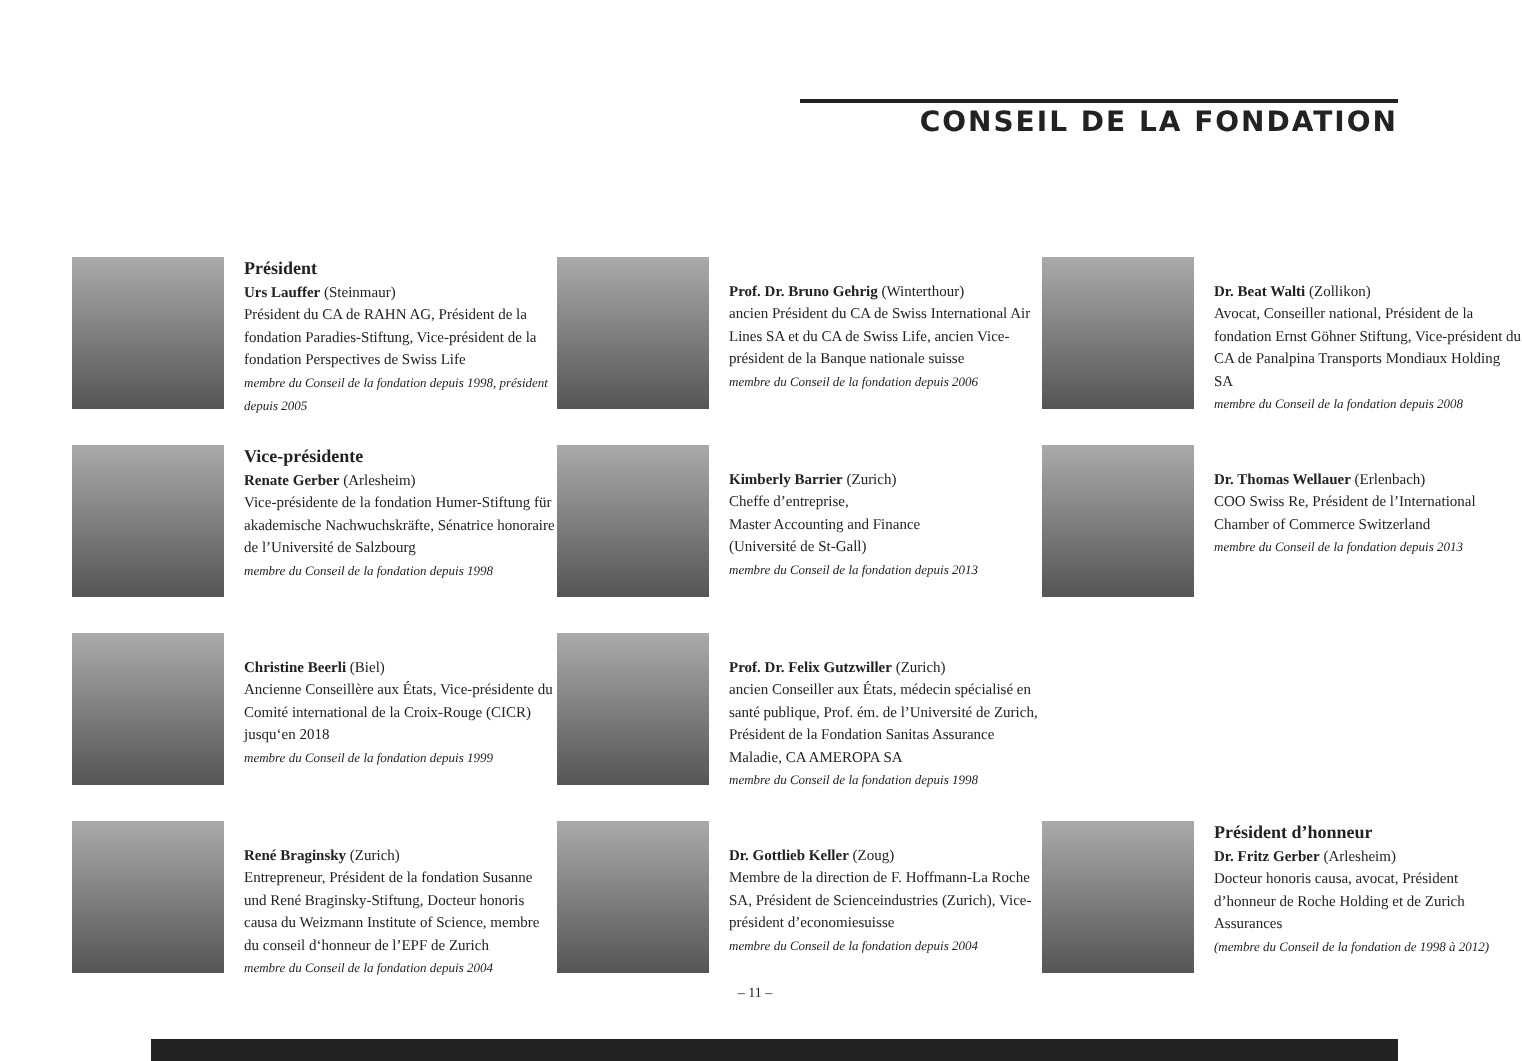CONSEIL DE LA FONDATION
Président
Urs Lauffer (Steinmaur)
Président du CA de RAHN AG, Président de la fondation Paradies-Stiftung, Vice-président de la fondation Perspectives de Swiss Life
membre du Conseil de la fondation depuis 1998, président depuis 2005
Prof. Dr. Bruno Gehrig (Winterthour)
ancien Président du CA de Swiss International Air Lines SA et du CA de Swiss Life, ancien Vice-président de la Banque nationale suisse
membre du Conseil de la fondation depuis 2006
Dr. Beat Walti (Zollikon)
Avocat, Conseiller national, Président de la fondation Ernst Göhner Stiftung, Vice-président du CA de Panalpina Transports Mondiaux Holding SA
membre du Conseil de la fondation depuis 2008
Vice-présidente
Renate Gerber (Arlesheim)
Vice-présidente de la fondation Humer-Stiftung für akademische Nachwuchskräfte, Sénatrice honoraire de l’Université de Salzbourg
membre du Conseil de la fondation depuis 1998
Kimberly Barrier (Zurich)
Cheffe d’entreprise,
Master Accounting and Finance
(Université de St-Gall)
membre du Conseil de la fondation depuis 2013
Dr. Thomas Wellauer (Erlenbach)
COO Swiss Re, Président de l’International Chamber of Commerce Switzerland
membre du Conseil de la fondation depuis 2013
Christine Beerli (Biel)
Ancienne Conseillère aux États, Vice-présidente du Comité international de la Croix-Rouge (CICR) jusqu‘en 2018
membre du Conseil de la fondation depuis 1999
Prof. Dr. Felix Gutzwiller (Zurich)
ancien Conseiller aux États, médecin spécialisé en santé publique, Prof. ém. de l’Université de Zurich, Président de la Fondation Sanitas Assurance Maladie, CA AMEROPA SA
membre du Conseil de la fondation depuis 1998
René Braginsky (Zurich)
Entrepreneur, Président de la fondation Susanne und René Braginsky-Stiftung, Docteur honoris causa du Weizmann Institute of Science, membre du conseil d‘honneur de l’EPF de Zurich
membre du Conseil de la fondation depuis 2004
Dr. Gottlieb Keller (Zoug)
Membre de la direction de F. Hoffmann-La Roche SA, Président de Scienceindustries (Zurich), Vice-président d’economiesuisse
membre du Conseil de la fondation depuis 2004
Président d’honneur
Dr. Fritz Gerber (Arlesheim)
Docteur honoris causa, avocat, Président d’honneur de Roche Holding et de Zurich Assurances
(membre du Conseil de la fondation de 1998 à 2012)
– 11 –